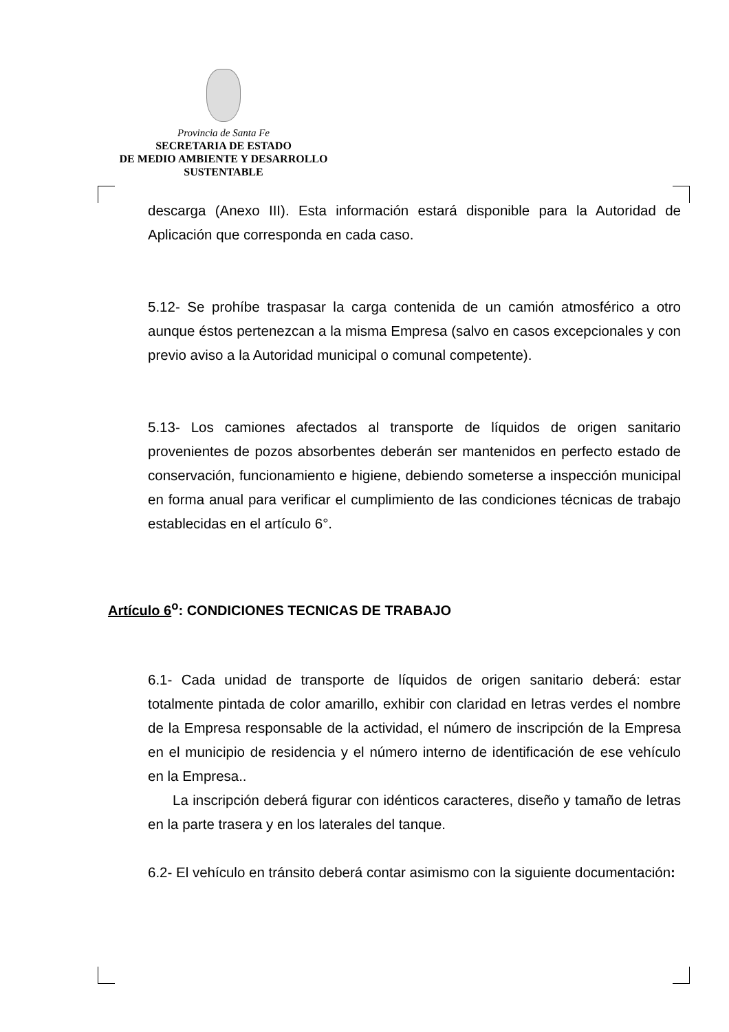Provincia de Santa Fe
SECRETARIA DE ESTADO
DE MEDIO AMBIENTE Y DESARROLLO
SUSTENTABLE
descarga (Anexo III). Esta información estará disponible para la Autoridad de Aplicación que corresponda en cada caso.
5.12- Se prohíbe traspasar la carga contenida de un camión atmosférico a otro aunque éstos pertenezcan a la misma Empresa (salvo en casos excepcionales y con previo aviso a la Autoridad municipal o comunal competente).
5.13- Los camiones afectados al transporte de líquidos de origen sanitario provenientes de pozos absorbentes deberán ser mantenidos en perfecto estado de conservación, funcionamiento e higiene, debiendo someterse a inspección municipal en forma anual para verificar el cumplimiento de las condiciones técnicas de trabajo establecidas en el artículo 6°.
Artículo 6<sup>o</sup>: CONDICIONES TECNICAS DE TRABAJO
6.1- Cada unidad de transporte de líquidos de origen sanitario deberá: estar totalmente pintada de color amarillo, exhibir con claridad en letras verdes el nombre de la Empresa responsable de la actividad, el número de inscripción de la Empresa en el municipio de residencia y el número interno de identificación de ese vehículo en la Empresa..
La inscripción deberá figurar con idénticos caracteres, diseño y tamaño de letras en la parte trasera y en los laterales del tanque.
6.2- El vehículo en tránsito deberá contar asimismo con la siguiente documentación: